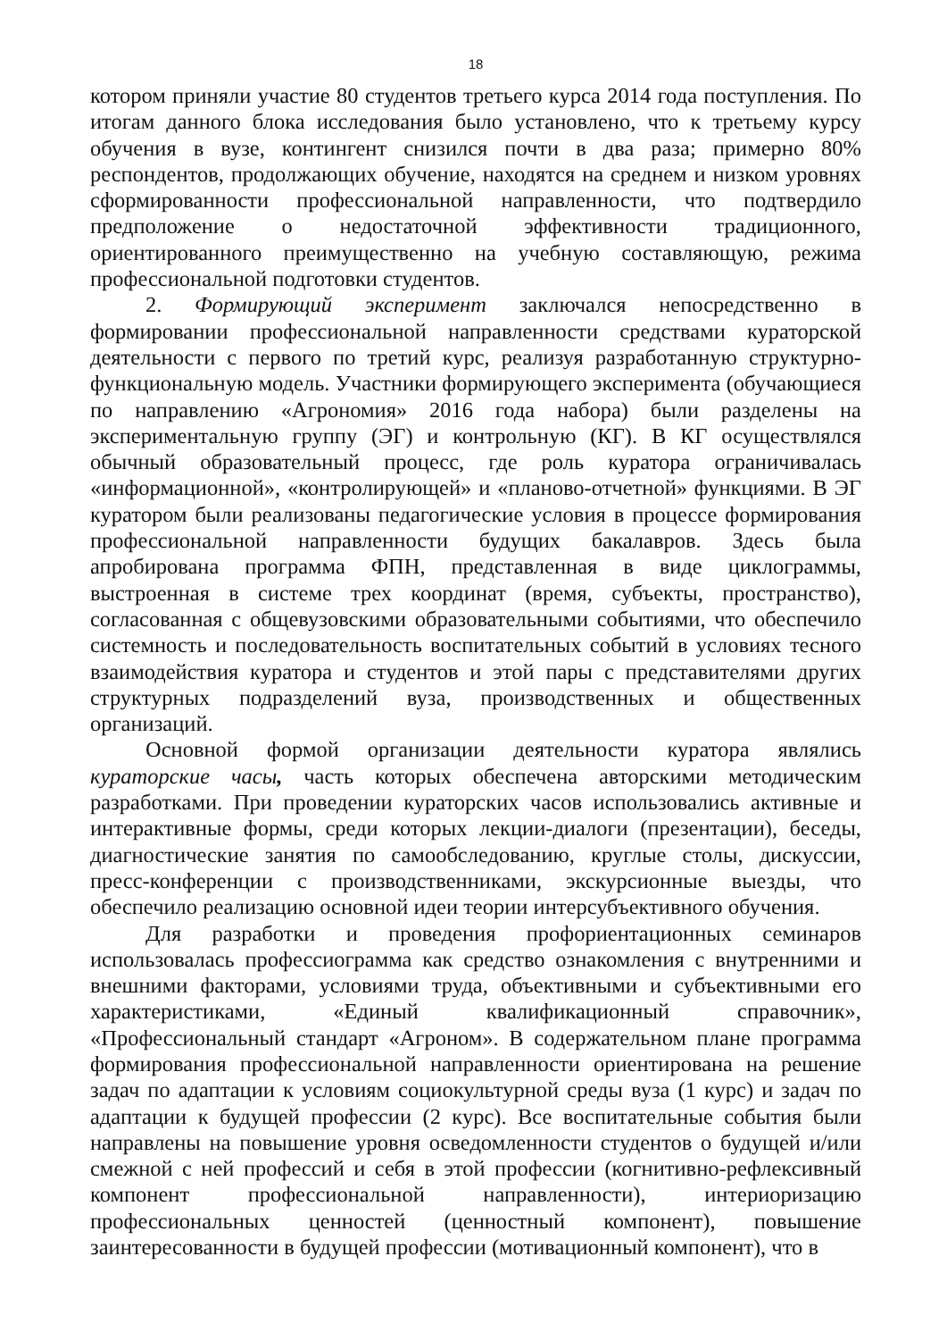18
котором приняли участие 80 студентов третьего курса 2014 года поступления. По итогам данного блока исследования было установлено, что к третьему курсу обучения в вузе, контингент снизился почти в два раза; примерно 80% респондентов, продолжающих обучение, находятся на среднем и низком уровнях сформированности профессиональной направленности, что подтвердило предположение о недостаточной эффективности традиционного, ориентированного преимущественно на учебную составляющую, режима профессиональной подготовки студентов.
2. Формирующий эксперимент заключался непосредственно в формировании профессиональной направленности средствами кураторской деятельности с первого по третий курс, реализуя разработанную структурно-функциональную модель. Участники формирующего эксперимента (обучающиеся по направлению «Агрономия» 2016 года набора) были разделены на экспериментальную группу (ЭГ) и контрольную (КГ). В КГ осуществлялся обычный образовательный процесс, где роль куратора ограничивалась «информационной», «контролирующей» и «планово-отчетной» функциями. В ЭГ куратором были реализованы педагогические условия в процессе формирования профессиональной направленности будущих бакалавров. Здесь была апробирована программа ФПН, представленная в виде циклограммы, выстроенная в системе трех координат (время, субъекты, пространство), согласованная с общевузовскими образовательными событиями, что обеспечило системность и последовательность воспитательных событий в условиях тесного взаимодействия куратора и студентов и этой пары с представителями других структурных подразделений вуза, производственных и общественных организаций.
Основной формой организации деятельности куратора являлись кураторские часы, часть которых обеспечена авторскими методическим разработками. При проведении кураторских часов использовались активные и интерактивные формы, среди которых лекции-диалоги (презентации), беседы, диагностические занятия по самообследованию, круглые столы, дискуссии, пресс-конференции с производственниками, экскурсионные выезды, что обеспечило реализацию основной идеи теории интерсубъективного обучения.
Для разработки и проведения профориентационных семинаров использовалась профессиограмма как средство ознакомления с внутренними и внешними факторами, условиями труда, объективными и субъективными его характеристиками, «Единый квалификационный справочник», «Профессиональный стандарт «Агроном». В содержательном плане программа формирования профессиональной направленности ориентирована на решение задач по адаптации к условиям социокультурной среды вуза (1 курс) и задач по адаптации к будущей профессии (2 курс). Все воспитательные события были направлены на повышение уровня осведомленности студентов о будущей и/или смежной с ней профессий и себя в этой профессии (когнитивно-рефлексивный компонент профессиональной направленности), интериоризацию профессиональных ценностей (ценностный компонент), повышение заинтересованности в будущей профессии (мотивационный компонент), что в